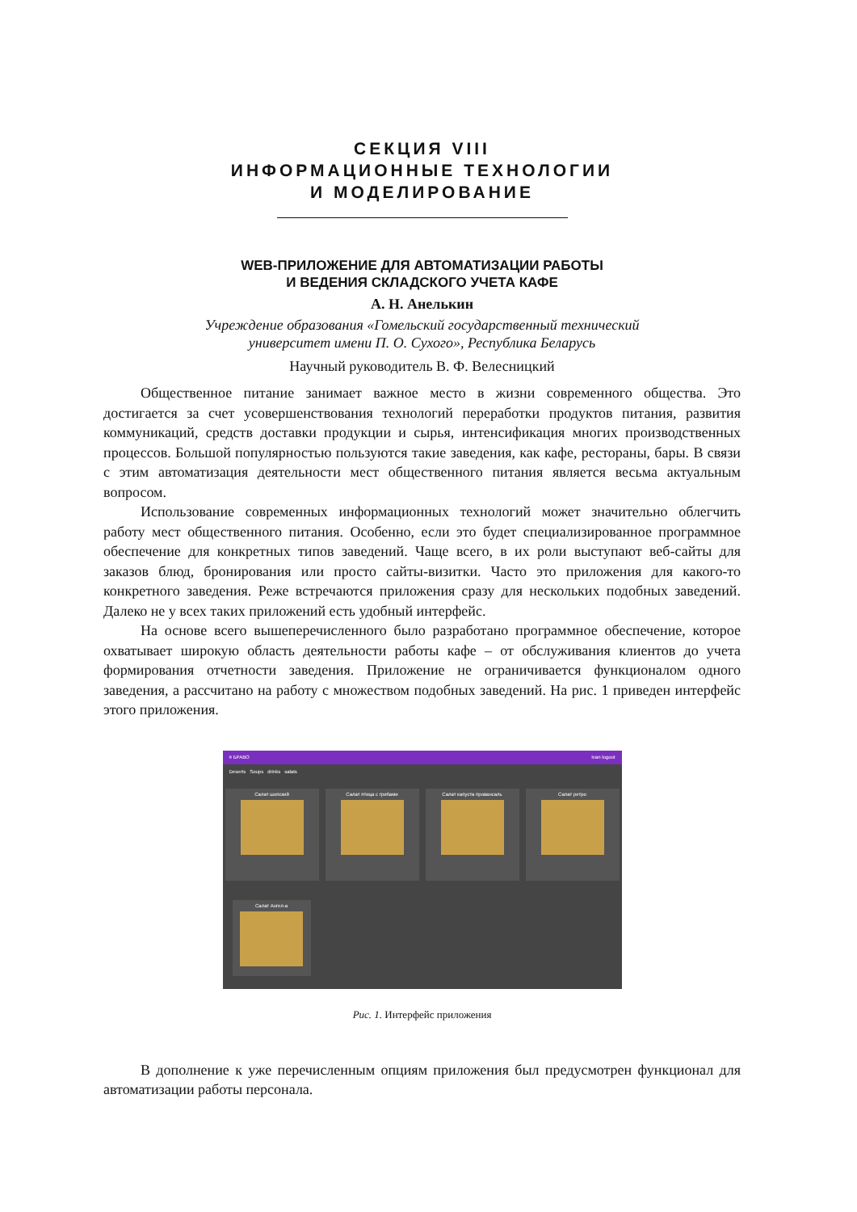СЕКЦИЯ VIII
ИНФОРМАЦИОННЫЕ ТЕХНОЛОГИИ
И МОДЕЛИРОВАНИЕ
WEB-ПРИЛОЖЕНИЕ ДЛЯ АВТОМАТИЗАЦИИ РАБОТЫ
И ВЕДЕНИЯ СКЛАДСКОГО УЧЕТА КАФЕ
А. Н. Анелькин
Учреждение образования «Гомельский государственный технический
университет имени П. О. Сухого», Республика Беларусь
Научный руководитель В. Ф. Велесницкий
Общественное питание занимает важное место в жизни современного общества. Это достигается за счет усовершенствования технологий переработки продуктов питания, развития коммуникаций, средств доставки продукции и сырья, интенсификация многих производственных процессов. Большой популярностью пользуются такие заведения, как кафе, рестораны, бары. В связи с этим автоматизация деятельности мест общественного питания является весьма актуальным вопросом.
Использование современных информационных технологий может значительно облегчить работу мест общественного питания. Особенно, если это будет специализированное программное обеспечение для конкретных типов заведений. Чаще всего, в их роли выступают веб-сайты для заказов блюд, бронирования или просто сайты-визитки. Часто это приложения для какого-то конкретного заведения. Реже встречаются приложения сразу для нескольких подобных заведений. Далеко не у всех таких приложений есть удобный интерфейс.
На основе всего вышеперечисленного было разработано программное обеспечение, которое охватывает широкую область деятельности работы кафе – от обслуживания клиентов до учета формирования отчетности заведения. Приложение не ограничивается функционалом одного заведения, а рассчитано на работу с множеством подобных заведений. На рис. 1 приведен интерфейс этого приложения.
≡ БРАВО Ivan logout
Deserts Soups drinks salats
Салат шопский Салат птица с грибами Салат капуста провансаль Салат ретро
Салат Ангел-а
Рис. 1. Интерфейс приложения
В дополнение к уже перечисленным опциям приложения был предусмотрен функционал для автоматизации работы персонала.